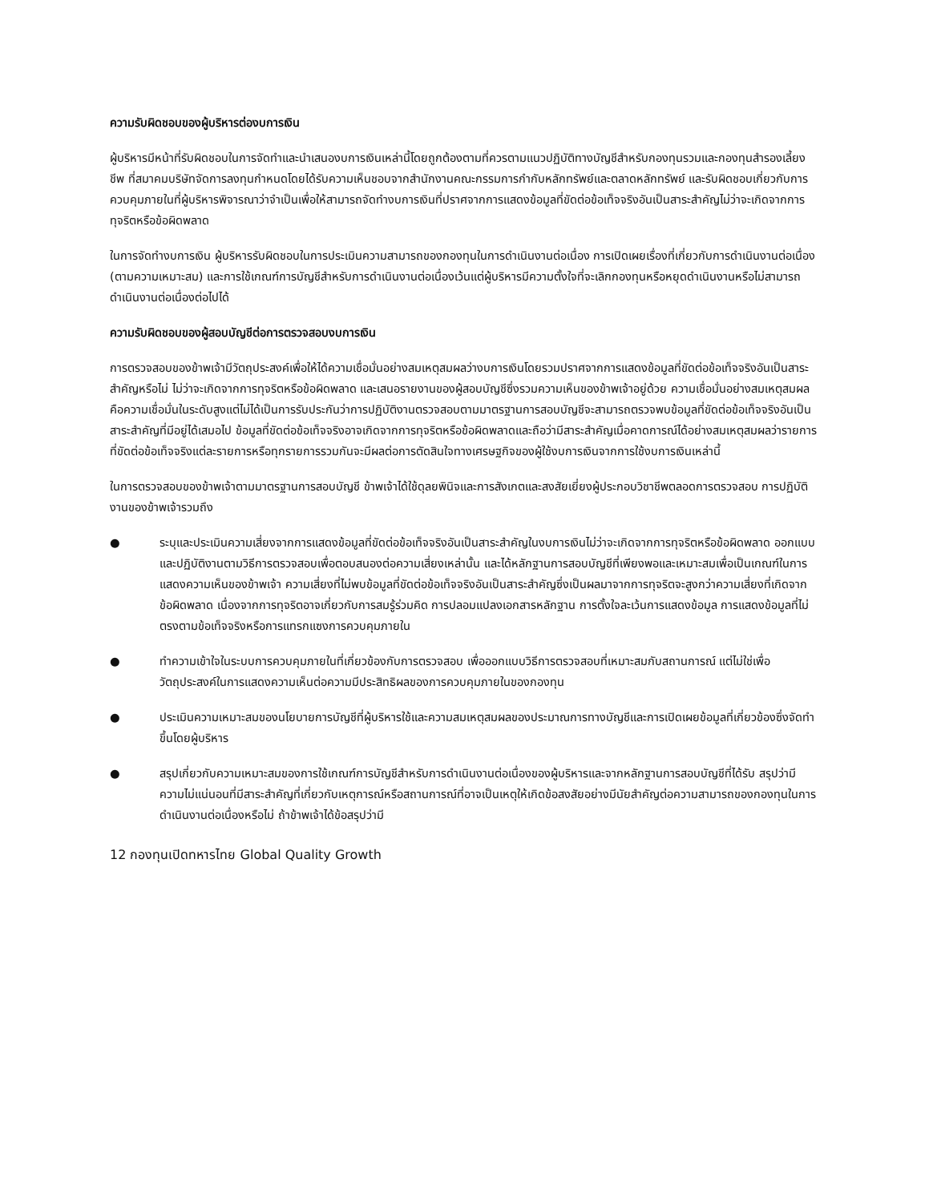ความรับผิดชอบของผู้บริหารต่องบการเงิน
ผู้บริหารมีหน้าที่รับผิดชอบในการจัดทำและนำเสนองบการเงินเหล่านี้โดยถูกต้องตามที่ควรตามแนวปฏิบัติทางบัญชีสำหรับกองทุนรวมและกองทุนสำรองเลี้ยงชีพ ที่สมาคมบริษัทจัดการลงทุนกำหนดโดยได้รับความเห็นชอบจากสำนักงานคณะกรรมการกำกับหลักทรัพย์และตลาดหลักทรัพย์ และรับผิดชอบเกี่ยวกับการควบคุมภายในที่ผู้บริหารพิจารณาว่าจำเป็นเพื่อให้สามารถจัดทำงบการเงินที่ปราศจากการแสดงข้อมูลที่ขัดต่อข้อเท็จจริงอันเป็นสาระสำคัญไม่ว่าจะเกิดจากการทุจริตหรือข้อผิดพลาด
ในการจัดทำงบการเงิน ผู้บริหารรับผิดชอบในการประเมินความสามารถของกองทุนในการดำเนินงานต่อเนื่อง การเปิดเผยเรื่องที่เกี่ยวกับการดำเนินงานต่อเนื่อง (ตามความเหมาะสม) และการใช้เกณฑ์การบัญชีสำหรับการดำเนินงานต่อเนื่องเว้นแต่ผู้บริหารมีความตั้งใจที่จะเลิกกองทุนหรือหยุดดำเนินงานหรือไม่สามารถดำเนินงานต่อเนื่องต่อไปได้
ความรับผิดชอบของผู้สอบบัญชีต่อการตรวจสอบงบการเงิน
การตรวจสอบของข้าพเจ้ามีวัตถุประสงค์เพื่อให้ได้ความเชื่อมั่นอย่างสมเหตุสมผลว่างบการเงินโดยรวมปราศจากการแสดงข้อมูลที่ขัดต่อข้อเท็จจริงอันเป็นสาระสำคัญหรือไม่ ไม่ว่าจะเกิดจากการทุจริตหรือข้อผิดพลาด และเสนอรายงานของผู้สอบบัญชีซึ่งรวมความเห็นของข้าพเจ้าอยู่ด้วย ความเชื่อมั่นอย่างสมเหตุสมผลคือความเชื่อมั่นในระดับสูงแต่ไม่ได้เป็นการรับประกันว่าการปฏิบัติงานตรวจสอบตามมาตรฐานการสอบบัญชีจะสามารถตรวจพบข้อมูลที่ขัดต่อข้อเท็จจริงอันเป็นสาระสำคัญที่มีอยู่ได้เสมอไป ข้อมูลที่ขัดต่อข้อเท็จจริงอาจเกิดจากการทุจริตหรือข้อผิดพลาดและถือว่ามีสาระสำคัญเมื่อคาดการณ์ได้อย่างสมเหตุสมผลว่ารายการที่ขัดต่อข้อเท็จจริงแต่ละรายการหรือทุกรายการรวมกันจะมีผลต่อการตัดสินใจทางเศรษฐกิจของผู้ใช้งบการเงินจากการใช้งบการเงินเหล่านี้
ในการตรวจสอบของข้าพเจ้าตามมาตรฐานการสอบบัญชี ข้าพเจ้าได้ใช้ดุลยพินิจและการสังเกตและสงสัยเยี่ยงผู้ประกอบวิชาชีพตลอดการตรวจสอบ การปฏิบัติงานของข้าพเจ้ารวมถึง
● ระบุและประเมินความเสี่ยงจากการแสดงข้อมูลที่ขัดต่อข้อเท็จจริงอันเป็นสาระสำคัญในงบการเงินไม่ว่าจะเกิดจากการทุจริตหรือข้อผิดพลาด ออกแบบและปฏิบัติงานตามวิธีการตรวจสอบเพื่อตอบสนองต่อความเสี่ยงเหล่านั้น และได้หลักฐานการสอบบัญชีที่เพียงพอและเหมาะสมเพื่อเป็นเกณฑ์ในการแสดงความเห็นของข้าพเจ้า ความเสี่ยงที่ไม่พบข้อมูลที่ขัดต่อข้อเท็จจริงอันเป็นสาระสำคัญซึ่งเป็นผลมาจากการทุจริตจะสูงกว่าความเสี่ยงที่เกิดจากข้อผิดพลาด เนื่องจากการทุจริตอาจเกี่ยวกับการสมรู้ร่วมคิด การปลอมแปลงเอกสารหลักฐาน การตั้งใจละเว้นการแสดงข้อมูล การแสดงข้อมูลที่ไม่ตรงตามข้อเท็จจริงหรือการแทรกแซงการควบคุมภายใน
● ทำความเข้าใจในระบบการควบคุมภายในที่เกี่ยวข้องกับการตรวจสอบ เพื่อออกแบบวิธีการตรวจสอบที่เหมาะสมกับสถานการณ์ แต่ไม่ใช่เพื่อวัตถุประสงค์ในการแสดงความเห็นต่อความมีประสิทธิผลของการควบคุมภายในของกองทุน
● ประเมินความเหมาะสมของนโยบายการบัญชีที่ผู้บริหารใช้และความสมเหตุสมผลของประมาณการทางบัญชีและการเปิดเผยข้อมูลที่เกี่ยวข้องซึ่งจัดทำขึ้นโดยผู้บริหาร
● สรุปเกี่ยวกับความเหมาะสมของการใช้เกณฑ์การบัญชีสำหรับการดำเนินงานต่อเนื่องของผู้บริหารและจากหลักฐานการสอบบัญชีที่ได้รับ สรุปว่ามีความไม่แน่นอนที่มีสาระสำคัญที่เกี่ยวกับเหตุการณ์หรือสถานการณ์ที่อาจเป็นเหตุให้เกิดข้อสงสัยอย่างมีนัยสำคัญต่อความสามารถของกองทุนในการดำเนินงานต่อเนื่องหรือไม่ ถ้าข้าพเจ้าได้ข้อสรุปว่ามี
12 กองทุนเปิดทหารไทย Global Quality Growth